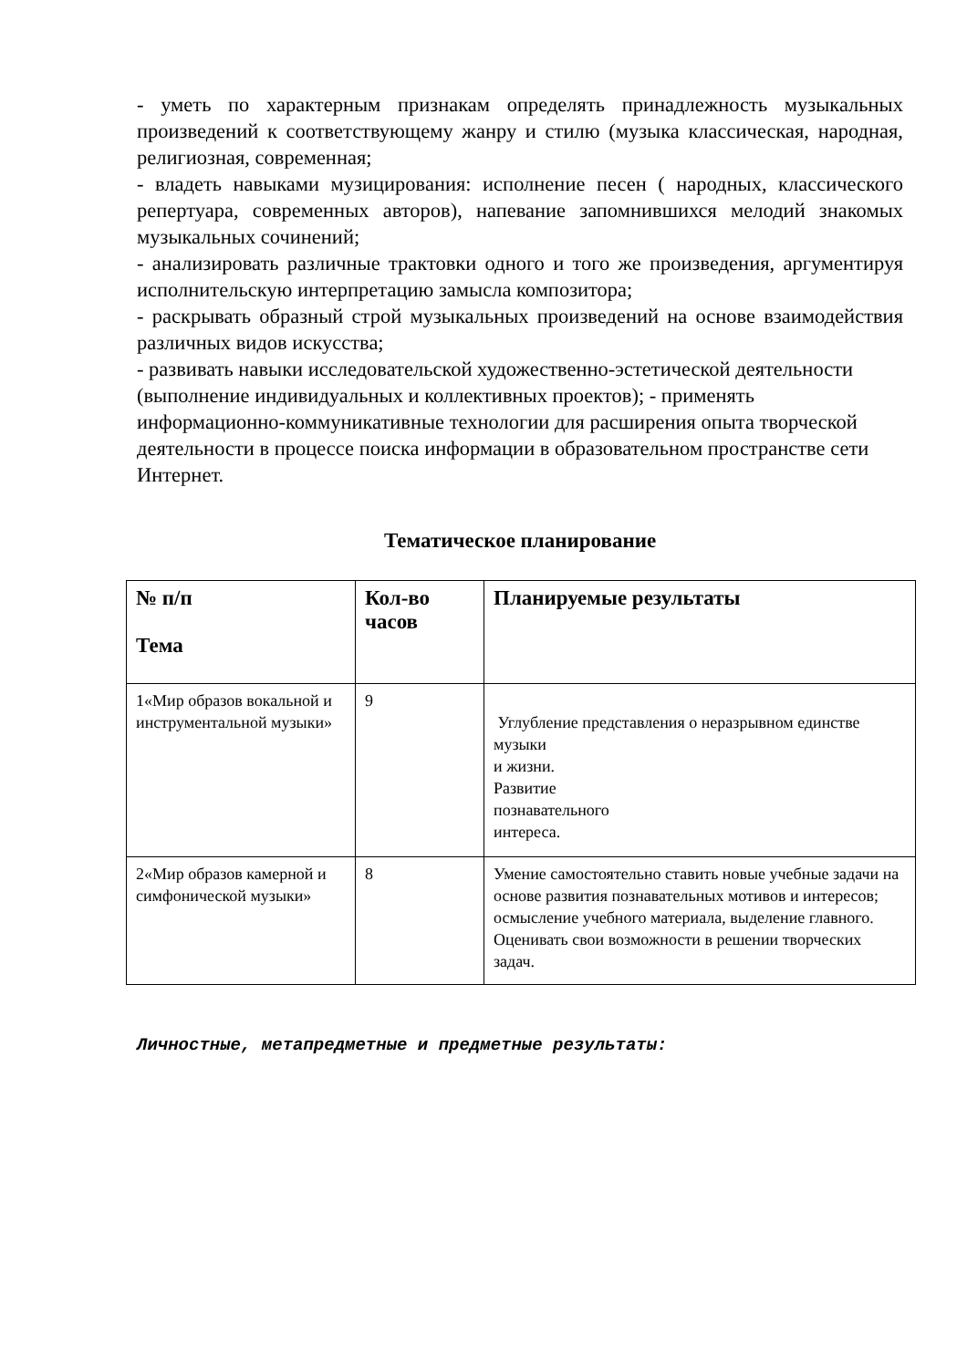- уметь по характерным признакам определять принадлежность музыкальных произведений к соответствующему жанру и стилю (музыка классическая, народная, религиозная, современная;
- владеть навыками музицирования: исполнение песен ( народных, классического репертуара, современных авторов), напевание запомнившихся мелодий знакомых музыкальных сочинений;
- анализировать различные трактовки одного и того же произведения, аргументируя исполнительскую интерпретацию замысла композитора;
- раскрывать образный строй музыкальных произведений на основе взаимодействия различных видов искусства;
- развивать навыки исследовательской художественно-эстетической деятельности (выполнение индивидуальных и коллективных проектов); - применять информационно-коммуникативные технологии для расширения опыта творческой деятельности в процессе поиска информации в образовательном пространстве сети Интернет.
Тематическое планирование
| № п/п Тема | Кол-во часов | Планируемые результаты |
| --- | --- | --- |
| 1«Мир образов вокальной и инструментальной музыки» | 9 | Углубление представления о неразрывном единстве музыки и жизни. Развитие познавательного интереса. |
| 2«Мир образов камерной и симфонической музыки» | 8 | Умение самостоятельно ставить новые учебные задачи на основе развития познавательных мотивов и интересов; осмысление учебного материала, выделение главного. Оценивать свои возможности в решении творческих задач. |
Личностные, метапредметные и предметные результаты: